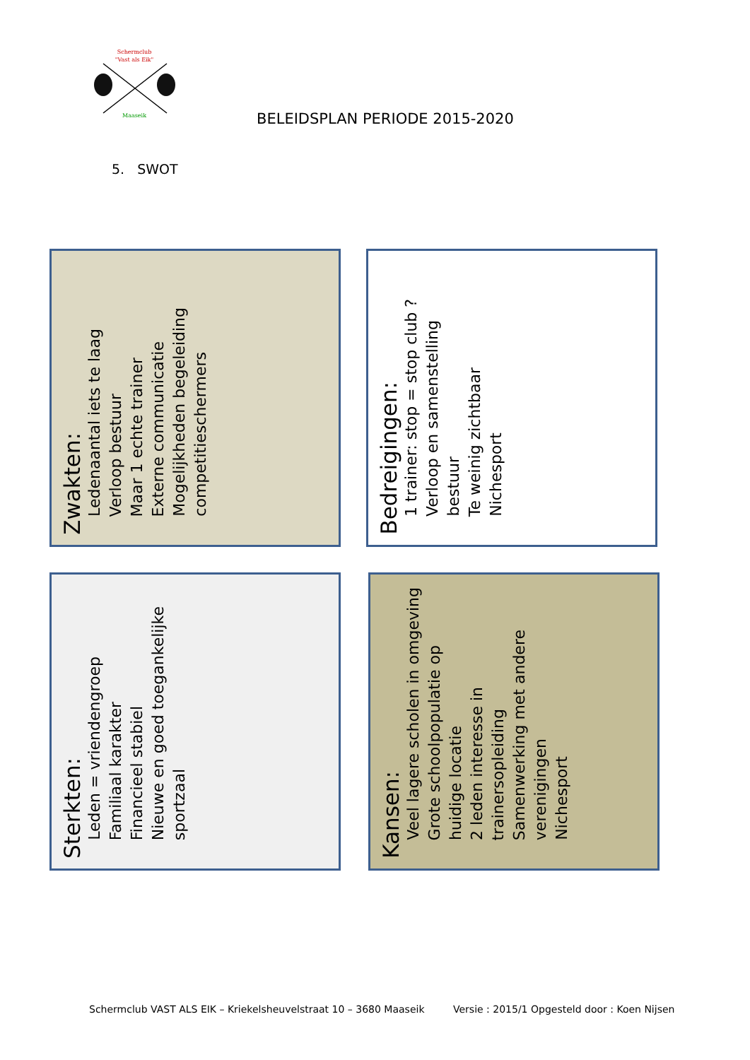Schermclub
"Vast als Eik"
Maaseik
BELEIDSPLAN PERIODE 2015-2020
5. SWOT
Zwakten:
Ledenaantal iets te laag
Verloop bestuur
Maar 1 echte trainer
Externe communicatie
Mogelijkheden begeleiding competitieschermers
Bedreigingen:
1 trainer: stop = stop club ?
Verloop en samenstelling bestuur
Te weinig zichtbaar
Nichesport
Sterkten:
Leden = vriendengroep
Familiaal karakter
Financieel stabiel
Nieuwe en goed toegankelijke sportzaal
Kansen:
Veel lagere scholen in omgeving
Grote schoolpopulatie op huidige locatie
2 leden interesse in trainersopleiding
Samenwerking met andere verenigingen
Nichesport
Schermclub VAST ALS EIK – Kriekelsheuvelstraat 10 – 3680 Maaseik
Versie : 2015/1 Opgesteld door : Koen Nijsen